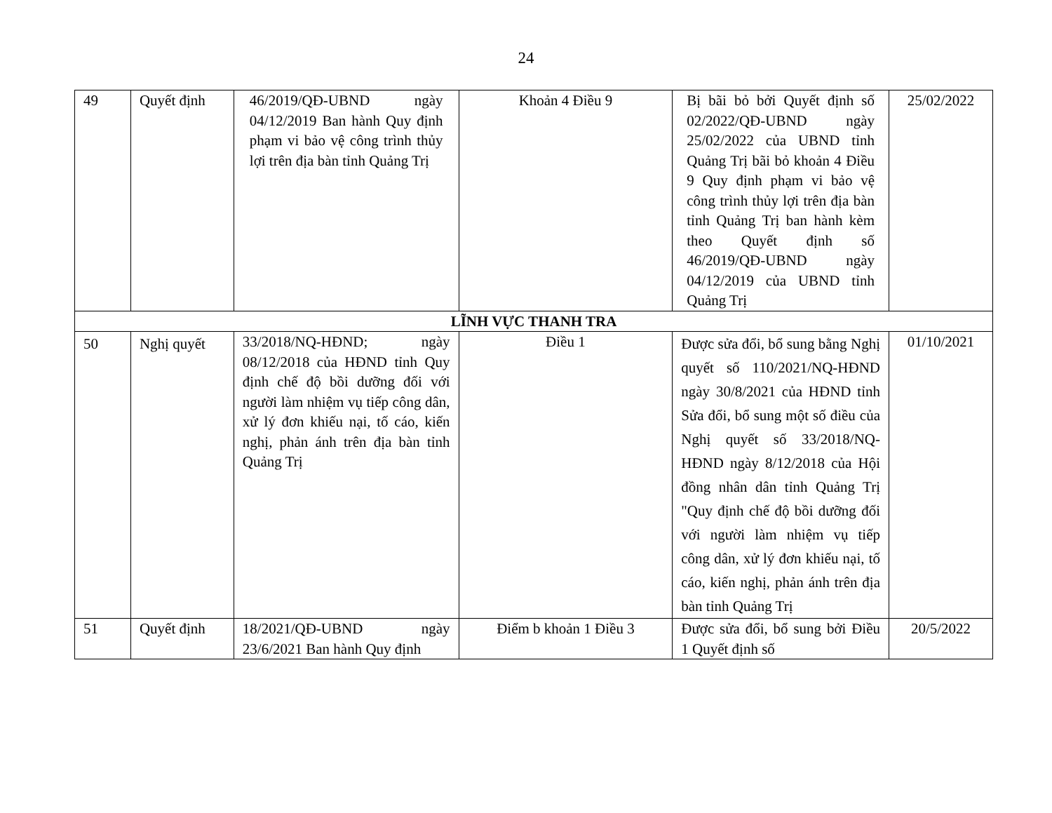24
| 49 | Quyết định | 46/2019/QĐ-UBND ngày 04/12/2019 Ban hành Quy định phạm vi bảo vệ công trình thủy lợi trên địa bàn tỉnh Quảng Trị | Khoản 4 Điều 9 | Bị bãi bỏ bởi Quyết định số 02/2022/QĐ-UBND ngày 25/02/2022 của UBND tỉnh Quảng Trị bãi bỏ khoản 4 Điều 9 Quy định phạm vi bảo vệ công trình thủy lợi trên địa bàn tỉnh Quảng Trị ban hành kèm theo Quyết định số 46/2019/QĐ-UBND ngày 04/12/2019 của UBND tỉnh Quảng Trị | 25/02/2022 |
| LĨNH VỰC THANH TRA | | | | | |
| 50 | Nghị quyết | 33/2018/NQ-HĐND; ngày 08/12/2018 của HĐND tỉnh Quy định chế độ bồi dưỡng đối với người làm nhiệm vụ tiếp công dân, xử lý đơn khiếu nại, tố cáo, kiến nghị, phản ánh trên địa bàn tỉnh Quảng Trị | Điều 1 | Được sửa đổi, bổ sung bằng Nghị quyết số 110/2021/NQ-HĐND ngày 30/8/2021 của HĐND tỉnh Sửa đổi, bổ sung một số điều của Nghị quyết số 33/2018/NQ-HĐND ngày 8/12/2018 của Hội đồng nhân dân tỉnh Quảng Trị "Quy định chế độ bồi dưỡng đối với người làm nhiệm vụ tiếp công dân, xử lý đơn khiếu nại, tố cáo, kiến nghị, phản ánh trên địa bàn tỉnh Quảng Trị | 01/10/2021 |
| 51 | Quyết định | 18/2021/QĐ-UBND ngày 23/6/2021 Ban hành Quy định | Điểm b khoản 1 Điều 3 | Được sửa đổi, bổ sung bởi Điều 1 Quyết định số | 20/5/2022 |